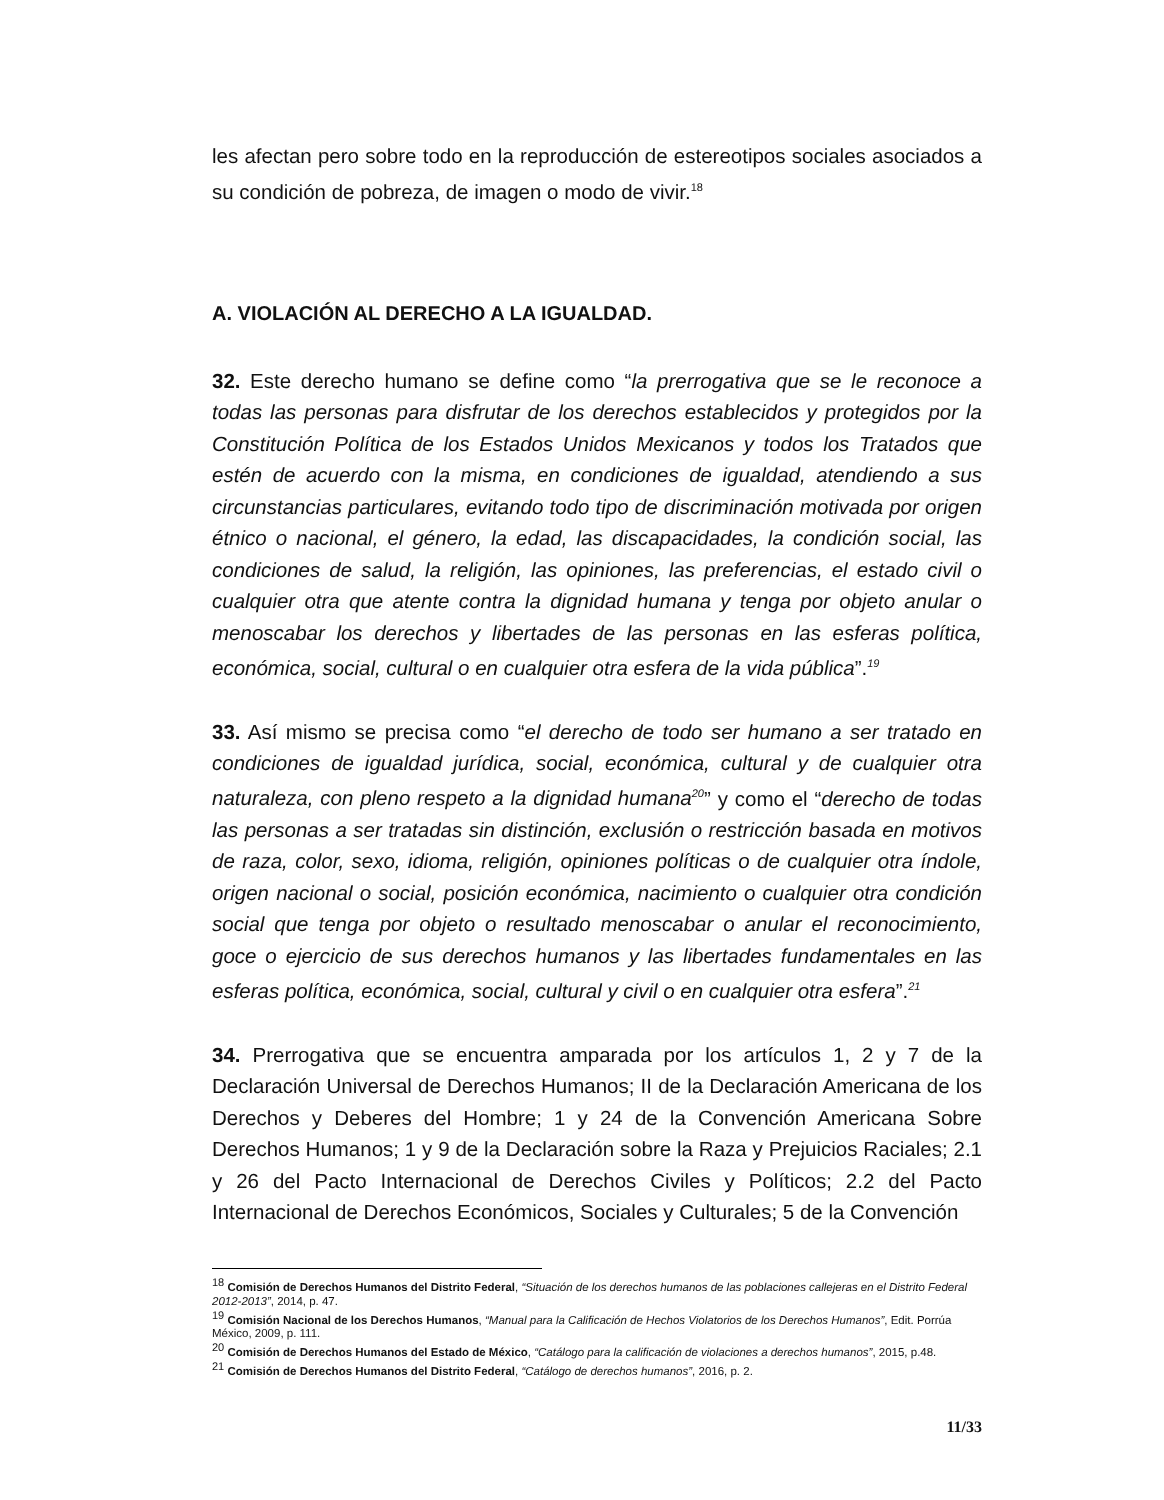les afectan pero sobre todo en la reproducción de estereotipos sociales asociados a su condición de pobreza, de imagen o modo de vivir.<sup>18</sup>
A. VIOLACIÓN AL DERECHO A LA IGUALDAD.
32. Este derecho humano se define como “la prerrogativa que se le reconoce a todas las personas para disfrutar de los derechos establecidos y protegidos por la Constitución Política de los Estados Unidos Mexicanos y todos los Tratados que estén de acuerdo con la misma, en condiciones de igualdad, atendiendo a sus circunstancias particulares, evitando todo tipo de discriminación motivada por origen étnico o nacional, el género, la edad, las discapacidades, la condición social, las condiciones de salud, la religión, las opiniones, las preferencias, el estado civil o cualquier otra que atente contra la dignidad humana y tenga por objeto anular o menoscabar los derechos y libertades de las personas en las esferas política, económica, social, cultural o en cualquier otra esfera de la vida pública”.<sup>19</sup>
33. Así mismo se precisa como “el derecho de todo ser humano a ser tratado en condiciones de igualdad jurídica, social, económica, cultural y de cualquier otra naturaleza, con pleno respeto a la dignidad humana<sup>20</sup>” y como el “derecho de todas las personas a ser tratadas sin distinción, exclusión o restricción basada en motivos de raza, color, sexo, idioma, religión, opiniones políticas o de cualquier otra índole, origen nacional o social, posición económica, nacimiento o cualquier otra condición social que tenga por objeto o resultado menoscabar o anular el reconocimiento, goce o ejercicio de sus derechos humanos y las libertades fundamentales en las esferas política, económica, social, cultural y civil o en cualquier otra esfera”.<sup>21</sup>
34. Prerrogativa que se encuentra amparada por los artículos 1, 2 y 7 de la Declaración Universal de Derechos Humanos; II de la Declaración Americana de los Derechos y Deberes del Hombre; 1 y 24 de la Convención Americana Sobre Derechos Humanos; 1 y 9 de la Declaración sobre la Raza y Prejuicios Raciales; 2.1 y 26 del Pacto Internacional de Derechos Civiles y Políticos; 2.2 del Pacto Internacional de Derechos Económicos, Sociales y Culturales; 5 de la Convención
<sup>18</sup> Comisión de Derechos Humanos del Distrito Federal, “Situación de los derechos humanos de las poblaciones callejeras en el Distrito Federal 2012-2013”, 2014, p. 47.
<sup>19</sup> Comisión Nacional de los Derechos Humanos, “Manual para la Calificación de Hechos Violatorios de los Derechos Humanos”, Edit. Porrúa México, 2009, p. 111.
<sup>20</sup> Comisión de Derechos Humanos del Estado de México, “Catálogo para la calificación de violaciones a derechos humanos”, 2015, p.48.
<sup>21</sup> Comisión de Derechos Humanos del Distrito Federal, “Catálogo de derechos humanos”, 2016, p. 2.
11/33